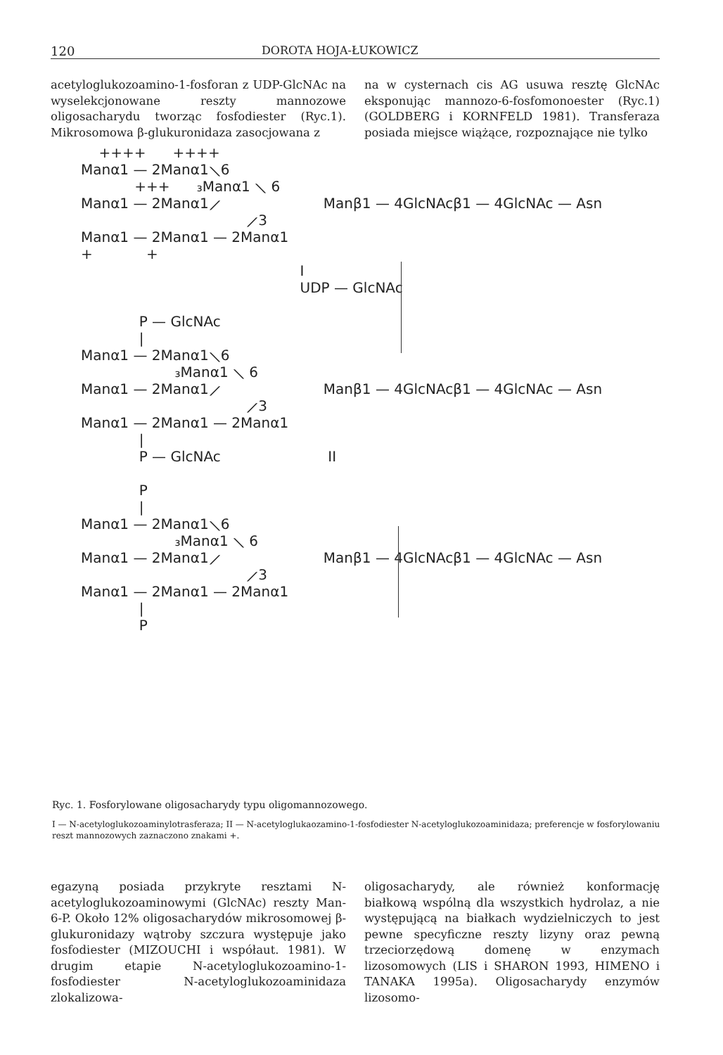120 DOROTA HOJA-ŁUKOWICZ
acetyloglukozoamino-1-fosforan z UDP-GlcNAc na wyselekcjonowane reszty mannozowe oligosacharydu tworząc fosfodiester (Ryc.1). Mikrosomowa β-glukuronidaza zasocjowana z
na w cysternach cis AG usuwa resztę GlcNAc eksponując mannozo-6-fosfomonoester (Ryc.1) (GOLDBERG i KORNFELD 1981). Transferaza posiada miejsce wiążące, rozpoznające nie tylko
    ++++      ++++
Manα1 — 2Manα1⟍6
            +++      ₃Manα1 ⟍ 6
Manα1 — 2Manα1⟋                       Manβ1 — 4GlcNAcβ1 — 4GlcNAc — Asn
                                     ⟋3
Manα1 — 2Manα1 — 2Manα1
+            +
                                                 I
                                                 UDP — GlcNAc

             P — GlcNAc
             |
Manα1 — 2Manα1⟍6
                     ₃Manα1 ⟍ 6
Manα1 — 2Manα1⟋                       Manβ1 — 4GlcNAcβ1 — 4GlcNAc — Asn
                                     ⟋3
Manα1 — 2Manα1 — 2Manα1
             |
             P — GlcNAc                        II

             P
             |
Manα1 — 2Manα1⟍6
                     ₃Manα1 ⟍ 6
Manα1 — 2Manα1⟋                       Manβ1 — 4GlcNAcβ1 — 4GlcNAc — Asn
                                     ⟋3
Manα1 — 2Manα1 — 2Manα1
             |
             P
Ryc. 1. Fosforylowane oligosacharydy typu oligomannozowego.
I — N-acetyloglukozoaminylotrasferaza; II — N-acetyloglukaozamino-1-fosfodiester N-acetyloglukozoaminidaza; preferencje w fosforylowaniu reszt mannozowych zaznaczono znakami +.
egazyną posiada przykryte resztami N-acetyloglukozoaminowymi (GlcNAc) reszty Man-6-P. Około 12% oligosacharydów mikrosomowej β-glukuronidazy wątroby szczura występuje jako fosfodiester (MIZOUCHI i współaut. 1981). W drugim etapie N-acetyloglukozoamino-1-fosfodiester N-acetyloglukozoaminidaza zlokalizowa-
oligosacharydy, ale również konformację białkową wspólną dla wszystkich hydrolaz, a nie występującą na białkach wydzielniczych to jest pewne specyficzne reszty lizyny oraz pewną trzeciorzędową domenę w enzymach lizosomowych (LIS i SHARON 1993, HIMENO i TANAKA 1995a). Oligosacharydy enzymów lizosomo-